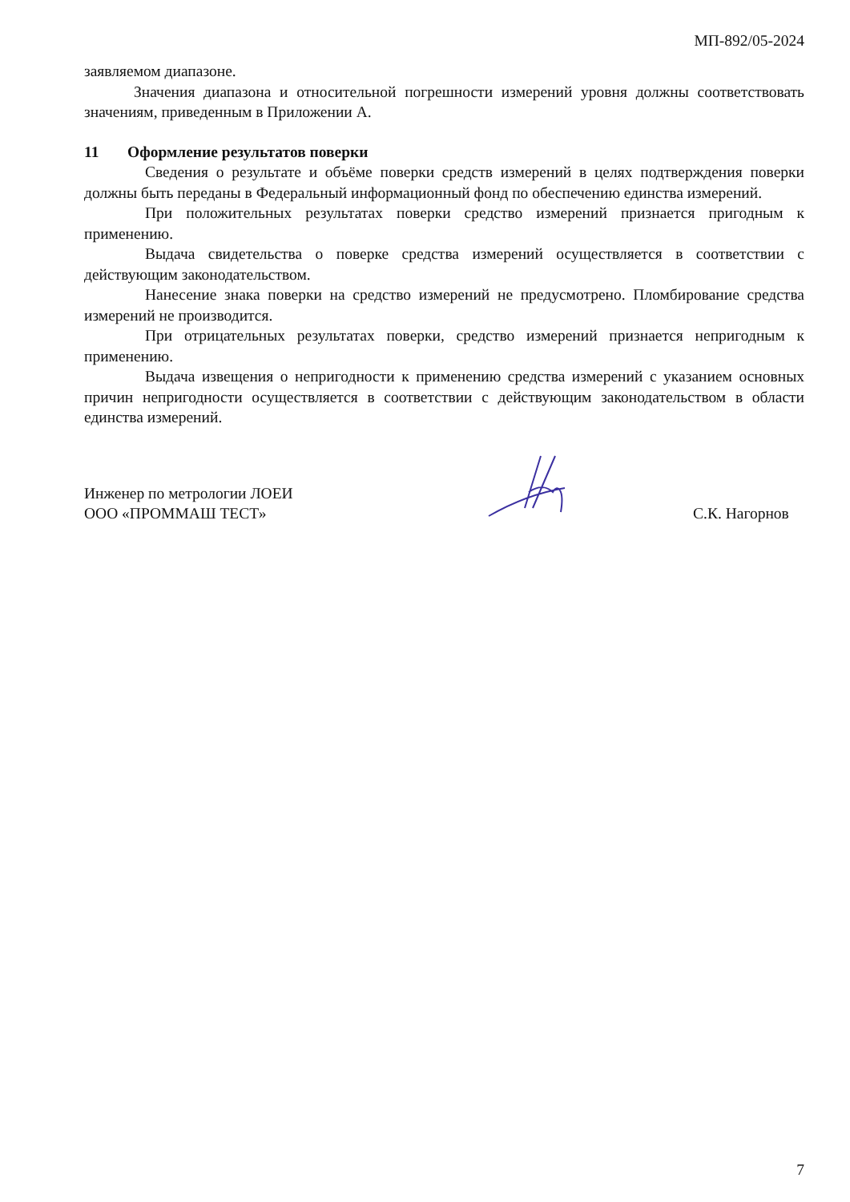МП-892/05-2024
заявляемом диапазоне.
Значения диапазона и относительной погрешности измерений уровня должны соответствовать значениям, приведенным в Приложении А.
11 Оформление результатов поверки
Сведения о результате и объёме поверки средств измерений в целях подтверждения поверки должны быть переданы в Федеральный информационный фонд по обеспечению единства измерений.
При положительных результатах поверки средство измерений признается пригодным к применению.
Выдача свидетельства о поверке средства измерений осуществляется в соответствии с действующим законодательством.
Нанесение знака поверки на средство измерений не предусмотрено. Пломбирование средства измерений не производится.
При отрицательных результатах поверки, средство измерений признается непригодным к применению.
Выдача извещения о непригодности к применению средства измерений с указанием основных причин непригодности осуществляется в соответствии с действующим законодательством в области единства измерений.
Инженер по метрологии ЛОЕИ
ООО «ПРОММАШ ТЕСТ»
С.К. Нагорнов
7